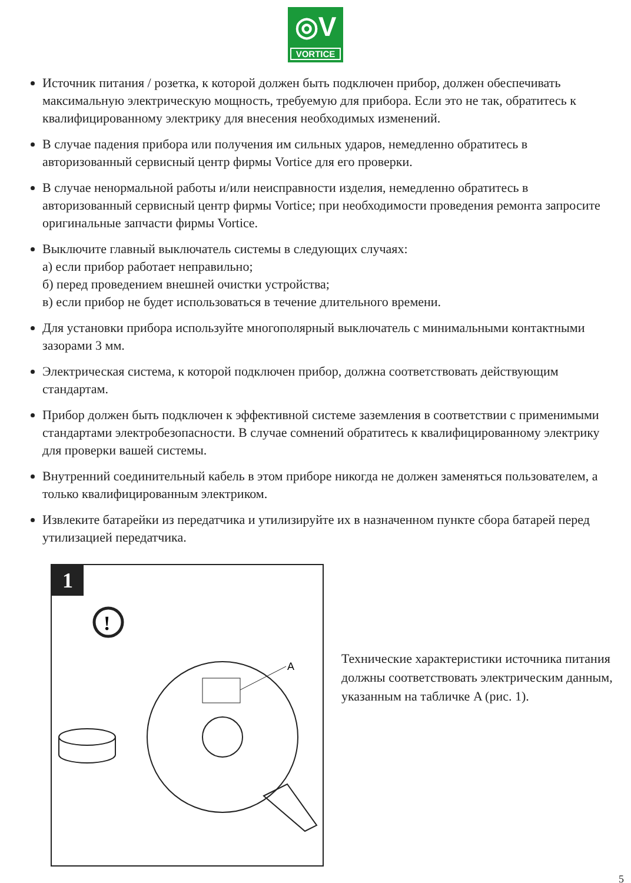◎V
VORTICE
Источник питания / розетка, к которой должен быть подключен прибор, должен обеспечивать максимальную электрическую мощность, требуемую для прибора. Если это не так, обратитесь к квалифицированному электрику для внесения необходимых изменений.
В случае падения прибора или получения им сильных ударов, немедленно обратитесь в авторизованный сервисный центр фирмы Vortice для его проверки.
В случае ненормальной работы и/или неисправности изделия, немедленно обратитесь в авторизованный сервисный центр фирмы Vortice; при необходимости проведения ремонта запросите оригинальные запчасти фирмы Vortice.
Выключите главный выключатель системы в следующих случаях:
а) если прибор работает неправильно;
б) перед проведением внешней очистки устройства;
в) если прибор не будет использоваться в течение длительного времени.
Для установки прибора используйте многополярный выключатель с минимальными контактными зазорами 3 мм.
Электрическая система, к которой подключен прибор, должна соответствовать действующим стандартам.
Прибор должен быть подключен к эффективной системе заземления в соответствии с применимыми стандартами электробезопасности. В случае сомнений обратитесь к квалифицированному электрику для проверки вашей системы.
Внутренний соединительный кабель в этом приборе никогда не должен заменяться пользователем, а только квалифицированным электриком.
Извлеките батарейки из передатчика и утилизируйте их в назначенном пункте сбора батарей перед утилизацией передатчика.
1
!
A
Технические характеристики источника питания должны соответствовать электрическим данным, указанным на табличке A (рис. 1).
5